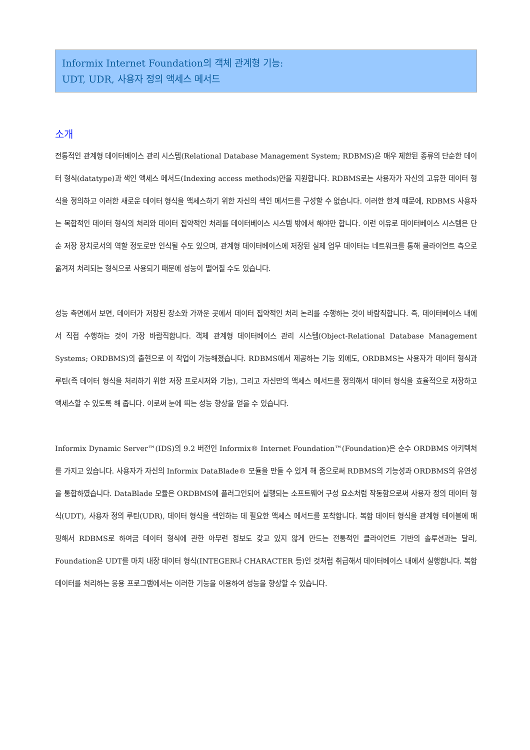Informix Internet Foundation의 객체 관계형 기능:
UDT, UDR, 사용자 정의 액세스 메서드
소개
전통적인 관계형 데이터베이스 관리 시스템(Relational Database Management System; RDBMS)은 매우 제한된 종류의 단순한 데이터 형식(datatype)과 색인 액세스 메서드(Indexing access methods)만을 지원합니다. RDBMS로는 사용자가 자신의 고유한 데이터 형식을 정의하고 이러한 새로운 데이터 형식을 액세스하기 위한 자신의 색인 메서드를 구성할 수 없습니다. 이러한 한계 때문에, RDBMS 사용자는 복합적인 데이터 형식의 처리와 데이터 집약적인 처리를 데이터베이스 시스템 밖에서 해야만 합니다. 이런 이유로 데이터베이스 시스템은 단순 저장 장치로서의 역할 정도로만 인식될 수도 있으며, 관계형 데이터베이스에 저장된 실제 업무 데이터는 네트워크를 통해 클라이언트 측으로 옮겨져 처리되는 형식으로 사용되기 때문에 성능이 떨어질 수도 있습니다.
성능 측면에서 보면, 데이터가 저장된 장소와 가까운 곳에서 데이터 집약적인 처리 논리를 수행하는 것이 바람직합니다. 즉, 데이터베이스 내에서 직접 수행하는 것이 가장 바람직합니다. 객체 관계형 데이터베이스 관리 시스템(Object-Relational Database Management Systems; ORDBMS)의 출현으로 이 작업이 가능해졌습니다. RDBMS에서 제공하는 기능 외에도, ORDBMS는 사용자가 데이터 형식과 루틴(즉 데이터 형식을 처리하기 위한 저장 프로시저와 기능), 그리고 자신만의 액세스 메서드를 정의해서 데이터 형식을 효율적으로 저장하고 액세스할 수 있도록 해 줍니다. 이로써 눈에 띄는 성능 향상을 얻을 수 있습니다.
Informix Dynamic Server™(IDS)의 9.2 버전인 Informix® Internet Foundation™(Foundation)은 순수 ORDBMS 아키텍처를 가지고 있습니다. 사용자가 자신의 Informix DataBlade® 모듈을 만들 수 있게 해 줌으로써 RDBMS의 기능성과 ORDBMS의 유연성을 통합하였습니다. DataBlade 모듈은 ORDBMS에 플러그인되어 실행되는 소프트웨어 구성 요소처럼 작동함으로써 사용자 정의 데이터 형식(UDT), 사용자 정의 루틴(UDR), 데이터 형식을 색인하는 데 필요한 액세스 메서드를 포착합니다. 복합 데이터 형식을 관계형 테이블에 매핑해서 RDBMS로 하여금 데이터 형식에 관한 아무런 정보도 갖고 있지 않게 만드는 전통적인 클라이언트 기반의 솔루션과는 달리, Foundation은 UDT를 마치 내장 데이터 형식(INTEGER나 CHARACTER 등)인 것처럼 취급해서 데이터베이스 내에서 실행합니다. 복합 데이터를 처리하는 응용 프로그램에서는 이러한 기능을 이용하여 성능을 향상할 수 있습니다.